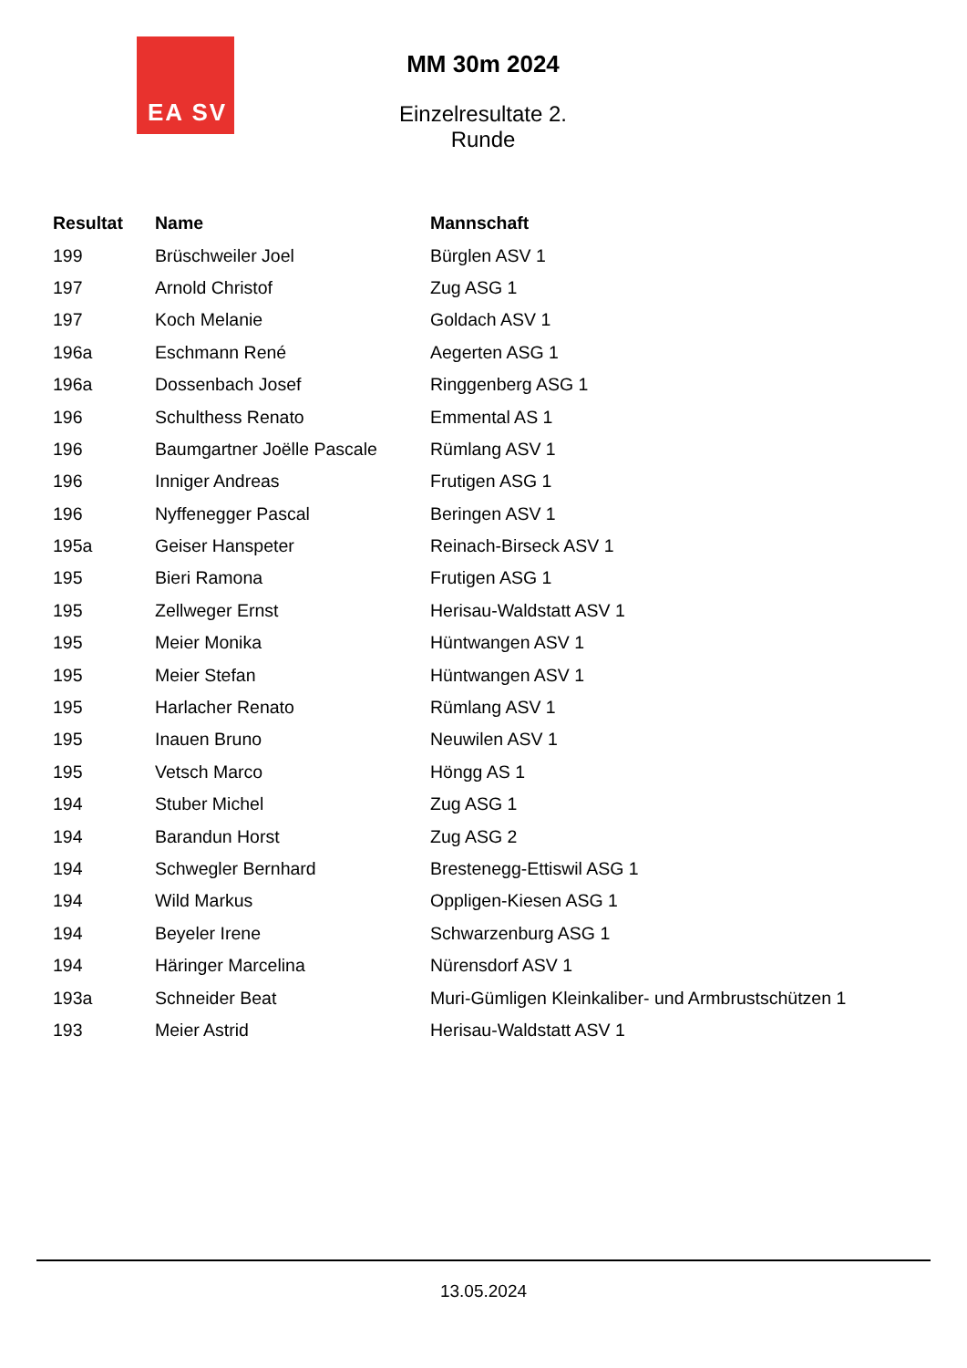EA SV
MM 30m 2024
Einzelresultate 2. Runde
| Resultat | Name | Mannschaft |
| --- | --- | --- |
| 199 | Brüschweiler Joel | Bürglen ASV 1 |
| 197 | Arnold Christof | Zug ASG 1 |
| 197 | Koch Melanie | Goldach ASV 1 |
| 196a | Eschmann René | Aegerten ASG 1 |
| 196a | Dossenbach Josef | Ringgenberg ASG 1 |
| 196 | Schulthess Renato | Emmental AS 1 |
| 196 | Baumgartner Joëlle Pascale | Rümlang ASV 1 |
| 196 | Inniger Andreas | Frutigen ASG 1 |
| 196 | Nyffenegger Pascal | Beringen ASV 1 |
| 195a | Geiser Hanspeter | Reinach-Birseck ASV 1 |
| 195 | Bieri Ramona | Frutigen ASG 1 |
| 195 | Zellweger Ernst | Herisau-Waldstatt ASV 1 |
| 195 | Meier Monika | Hüntwangen ASV 1 |
| 195 | Meier Stefan | Hüntwangen ASV 1 |
| 195 | Harlacher Renato | Rümlang ASV 1 |
| 195 | Inauen Bruno | Neuwilen ASV 1 |
| 195 | Vetsch Marco | Höngg AS 1 |
| 194 | Stuber Michel | Zug ASG 1 |
| 194 | Barandun Horst | Zug ASG 2 |
| 194 | Schwegler Bernhard | Brestenegg-Ettiswil ASG 1 |
| 194 | Wild Markus | Oppligen-Kiesen ASG 1 |
| 194 | Beyeler Irene | Schwarzenburg ASG 1 |
| 194 | Häringer Marcelina | Nürensdorf ASV 1 |
| 193a | Schneider Beat | Muri-Gümligen Kleinkaliber- und Armbrustschützen 1 |
| 193 | Meier Astrid | Herisau-Waldstatt ASV 1 |
13.05.2024